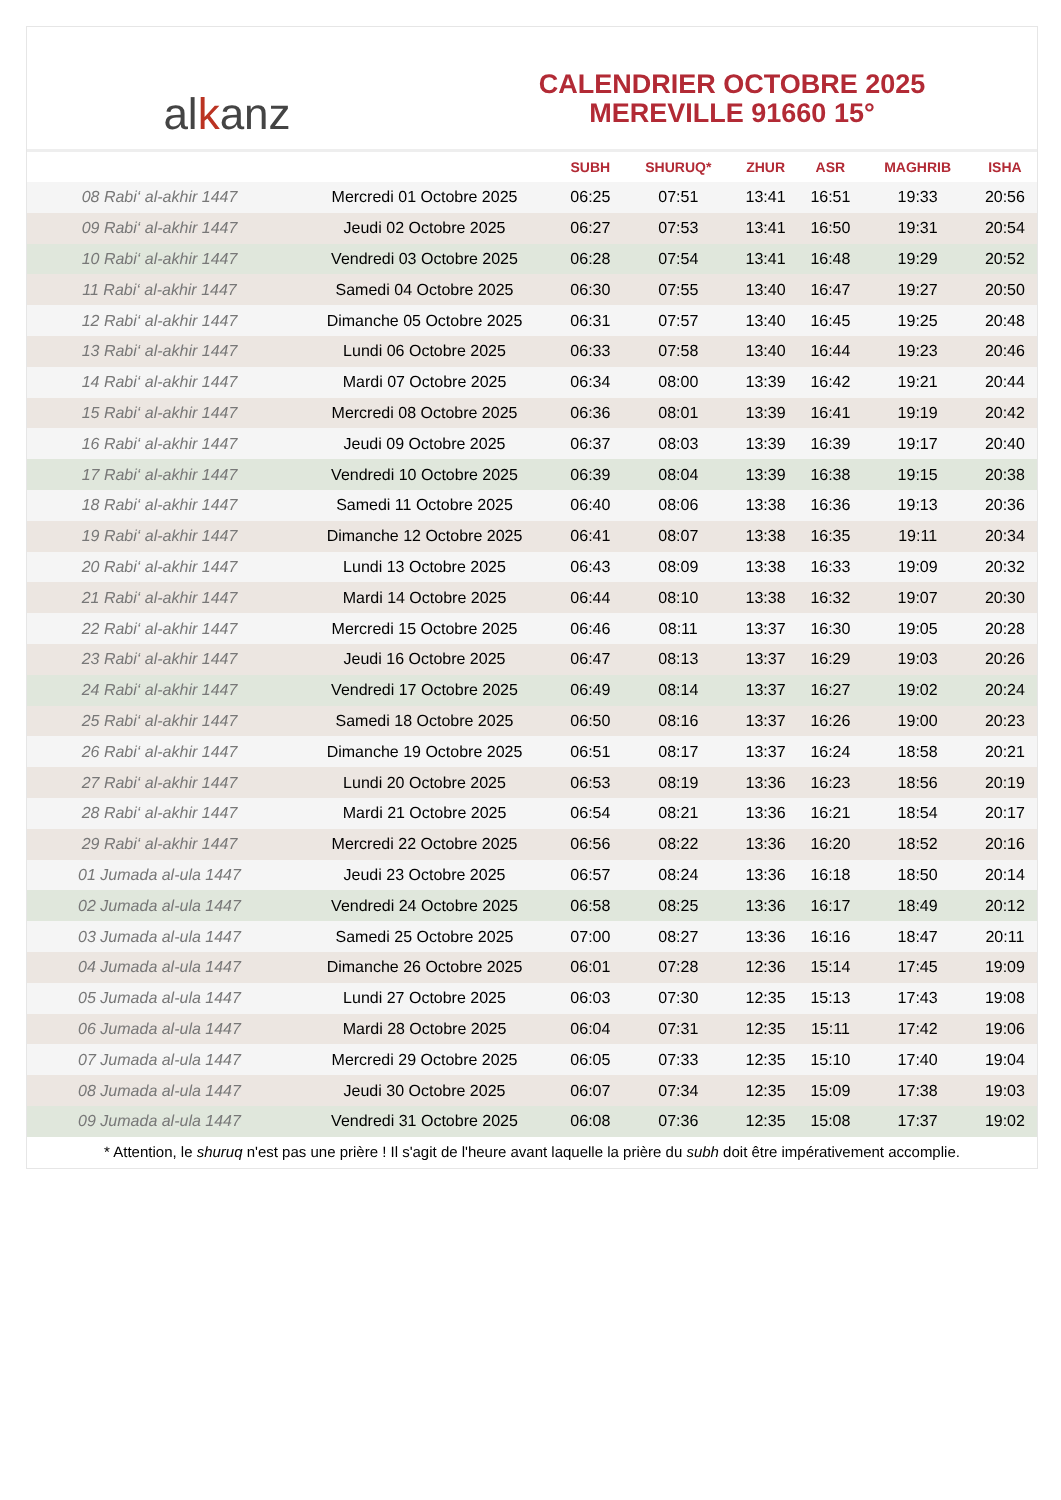al k anz
CALENDRIER OCTOBRE 2025
MEREVILLE 91660 15°
| | | SUBH | SHURUQ* | ZHUR | ASR | MAGHRIB | ISHA |
| --- | --- | --- | --- | --- | --- | --- | --- |
| 08 Rabi‘ al-akhir 1447 | Mercredi 01 Octobre 2025 | 06:25 | 07:51 | 13:41 | 16:51 | 19:33 | 20:56 |
| 09 Rabi‘ al-akhir 1447 | Jeudi 02 Octobre 2025 | 06:27 | 07:53 | 13:41 | 16:50 | 19:31 | 20:54 |
| 10 Rabi‘ al-akhir 1447 | Vendredi 03 Octobre 2025 | 06:28 | 07:54 | 13:41 | 16:48 | 19:29 | 20:52 |
| 11 Rabi‘ al-akhir 1447 | Samedi 04 Octobre 2025 | 06:30 | 07:55 | 13:40 | 16:47 | 19:27 | 20:50 |
| 12 Rabi‘ al-akhir 1447 | Dimanche 05 Octobre 2025 | 06:31 | 07:57 | 13:40 | 16:45 | 19:25 | 20:48 |
| 13 Rabi‘ al-akhir 1447 | Lundi 06 Octobre 2025 | 06:33 | 07:58 | 13:40 | 16:44 | 19:23 | 20:46 |
| 14 Rabi‘ al-akhir 1447 | Mardi 07 Octobre 2025 | 06:34 | 08:00 | 13:39 | 16:42 | 19:21 | 20:44 |
| 15 Rabi‘ al-akhir 1447 | Mercredi 08 Octobre 2025 | 06:36 | 08:01 | 13:39 | 16:41 | 19:19 | 20:42 |
| 16 Rabi‘ al-akhir 1447 | Jeudi 09 Octobre 2025 | 06:37 | 08:03 | 13:39 | 16:39 | 19:17 | 20:40 |
| 17 Rabi‘ al-akhir 1447 | Vendredi 10 Octobre 2025 | 06:39 | 08:04 | 13:39 | 16:38 | 19:15 | 20:38 |
| 18 Rabi‘ al-akhir 1447 | Samedi 11 Octobre 2025 | 06:40 | 08:06 | 13:38 | 16:36 | 19:13 | 20:36 |
| 19 Rabi‘ al-akhir 1447 | Dimanche 12 Octobre 2025 | 06:41 | 08:07 | 13:38 | 16:35 | 19:11 | 20:34 |
| 20 Rabi‘ al-akhir 1447 | Lundi 13 Octobre 2025 | 06:43 | 08:09 | 13:38 | 16:33 | 19:09 | 20:32 |
| 21 Rabi‘ al-akhir 1447 | Mardi 14 Octobre 2025 | 06:44 | 08:10 | 13:38 | 16:32 | 19:07 | 20:30 |
| 22 Rabi‘ al-akhir 1447 | Mercredi 15 Octobre 2025 | 06:46 | 08:11 | 13:37 | 16:30 | 19:05 | 20:28 |
| 23 Rabi‘ al-akhir 1447 | Jeudi 16 Octobre 2025 | 06:47 | 08:13 | 13:37 | 16:29 | 19:03 | 20:26 |
| 24 Rabi‘ al-akhir 1447 | Vendredi 17 Octobre 2025 | 06:49 | 08:14 | 13:37 | 16:27 | 19:02 | 20:24 |
| 25 Rabi‘ al-akhir 1447 | Samedi 18 Octobre 2025 | 06:50 | 08:16 | 13:37 | 16:26 | 19:00 | 20:23 |
| 26 Rabi‘ al-akhir 1447 | Dimanche 19 Octobre 2025 | 06:51 | 08:17 | 13:37 | 16:24 | 18:58 | 20:21 |
| 27 Rabi‘ al-akhir 1447 | Lundi 20 Octobre 2025 | 06:53 | 08:19 | 13:36 | 16:23 | 18:56 | 20:19 |
| 28 Rabi‘ al-akhir 1447 | Mardi 21 Octobre 2025 | 06:54 | 08:21 | 13:36 | 16:21 | 18:54 | 20:17 |
| 29 Rabi‘ al-akhir 1447 | Mercredi 22 Octobre 2025 | 06:56 | 08:22 | 13:36 | 16:20 | 18:52 | 20:16 |
| 01 Jumada al-ula 1447 | Jeudi 23 Octobre 2025 | 06:57 | 08:24 | 13:36 | 16:18 | 18:50 | 20:14 |
| 02 Jumada al-ula 1447 | Vendredi 24 Octobre 2025 | 06:58 | 08:25 | 13:36 | 16:17 | 18:49 | 20:12 |
| 03 Jumada al-ula 1447 | Samedi 25 Octobre 2025 | 07:00 | 08:27 | 13:36 | 16:16 | 18:47 | 20:11 |
| 04 Jumada al-ula 1447 | Dimanche 26 Octobre 2025 | 06:01 | 07:28 | 12:36 | 15:14 | 17:45 | 19:09 |
| 05 Jumada al-ula 1447 | Lundi 27 Octobre 2025 | 06:03 | 07:30 | 12:35 | 15:13 | 17:43 | 19:08 |
| 06 Jumada al-ula 1447 | Mardi 28 Octobre 2025 | 06:04 | 07:31 | 12:35 | 15:11 | 17:42 | 19:06 |
| 07 Jumada al-ula 1447 | Mercredi 29 Octobre 2025 | 06:05 | 07:33 | 12:35 | 15:10 | 17:40 | 19:04 |
| 08 Jumada al-ula 1447 | Jeudi 30 Octobre 2025 | 06:07 | 07:34 | 12:35 | 15:09 | 17:38 | 19:03 |
| 09 Jumada al-ula 1447 | Vendredi 31 Octobre 2025 | 06:08 | 07:36 | 12:35 | 15:08 | 17:37 | 19:02 |
* Attention, le shuruq n'est pas une prière ! Il s'agit de l'heure avant laquelle la prière du subh doit être impérativement accomplie.